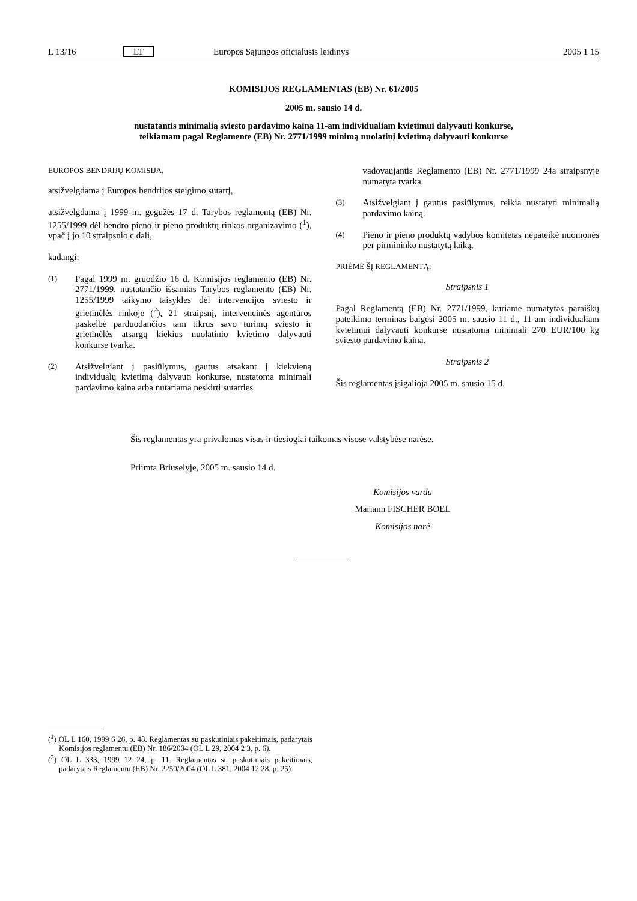L 13/16 LT
Europos Sąjungos oficialusis leidinys
2005 1 15
KOMISIJOS REGLAMENTAS (EB) Nr. 61/2005
2005 m. sausio 14 d.
nustatantis minimalią sviesto pardavimo kainą 11-am individualiam kvietimui dalyvauti konkurse,
teikiamam pagal Reglamente (EB) Nr. 2771/1999 minimą nuolatinį kvietimą dalyvauti konkurse
EUROPOS BENDRIJŲ KOMISIJA,
atsižvelgdama į Europos bendrijos steigimo sutartį,
atsižvelgdama į 1999 m. gegužės 17 d. Tarybos reglamentą (EB) Nr. 1255/1999 dėl bendro pieno ir pieno produktų rinkos organizavimo (<sup>1</sup>), ypač į jo 10 straipsnio c dalį,
kadangi:
(1) Pagal 1999 m. gruodžio 16 d. Komisijos reglamento (EB) Nr. 2771/1999, nustatančio išsamias Tarybos reglamento (EB) Nr. 1255/1999 taikymo taisykles dėl intervencijos sviesto ir grietinėlės rinkoje (<sup>2</sup>), 21 straipsnį, intervencinės agentūros paskelbė parduodančios tam tikrus savo turimų sviesto ir grietinėlės atsargų kiekius nuolatinio kvietimo dalyvauti konkurse tvarka.
(2) Atsižvelgiant į pasiūlymus, gautus atsakant į kiekvieną individualų kvietimą dalyvauti konkurse, nustatoma minimali pardavimo kaina arba nutariama neskirti sutarties
vadovaujantis Reglamento (EB) Nr. 2771/1999 24a straipsnyje numatyta tvarka.
(3) Atsižvelgiant į gautus pasiūlymus, reikia nustatyti minimalią pardavimo kainą.
(4) Pieno ir pieno produktų vadybos komitetas nepateikė nuomonės per pirmininko nustatytą laiką,
PRIĖMĖ ŠĮ REGLAMENTĄ:
Straipsnis 1
Pagal Reglamentą (EB) Nr. 2771/1999, kuriame numatytas paraiškų pateikimo terminas baigėsi 2005 m. sausio 11 d., 11-am individualiam kvietimui dalyvauti konkurse nustatoma minimali 270 EUR/100 kg sviesto pardavimo kaina.
Straipsnis 2
Šis reglamentas įsigalioja 2005 m. sausio 15 d.
Šis reglamentas yra privalomas visas ir tiesiogiai taikomas visose valstybėse narėse.
Priimta Briuselyje, 2005 m. sausio 14 d.
Komisijos vardu
Mariann FISCHER BOEL
Komisijos narė
(<sup>1</sup>) OL L 160, 1999 6 26, p. 48. Reglamentas su paskutiniais pakeitimais, padarytais Komisijos reglamentu (EB) Nr. 186/2004 (OL L 29, 2004 2 3, p. 6).
(<sup>2</sup>) OL L 333, 1999 12 24, p. 11. Reglamentas su paskutiniais pakeitimais, padarytais Reglamentu (EB) Nr. 2250/2004 (OL L 381, 2004 12 28, p. 25).